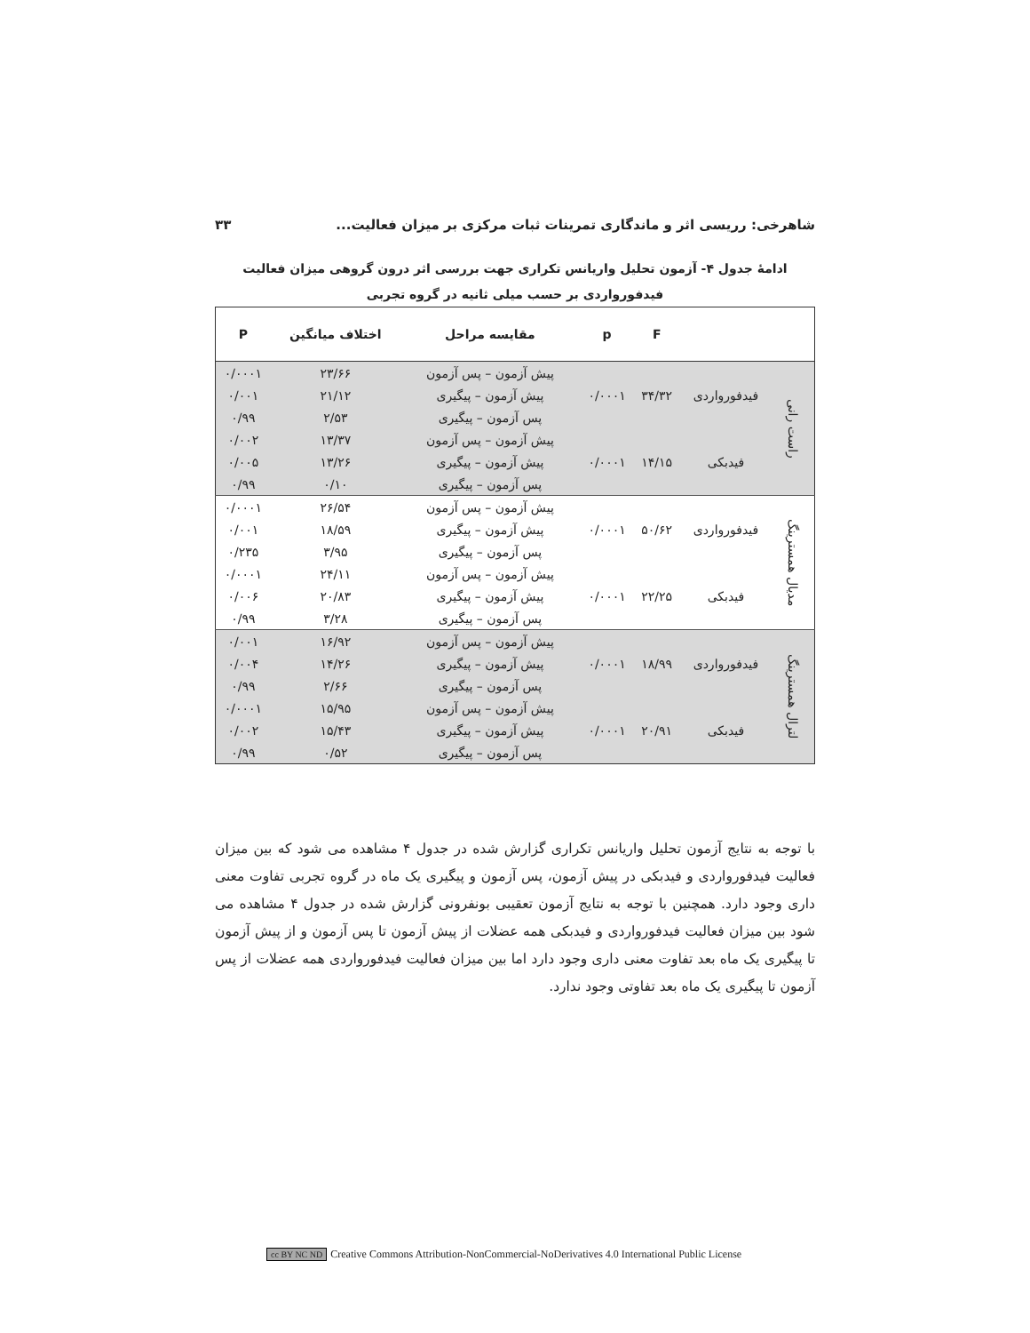شاهرخی: رریسی اثر و ماندگاری تمرینات ثبات مرکزی بر میزان فعالیت... ۳۳
ادامهٔ جدول ۴- آزمون تحلیل واریانس تکراری جهت بررسی اثر درون گروهی میزان فعالیت
فیدفورواردی بر حسب میلی ثانیه در گروه تجربی
| | | F | p | مقایسه مراحل | اختلاف میانگین | P |
| --- | --- | --- | --- | --- | --- | --- |
| راست رانی | فیدفورواردی | ۳۴/۳۲ | ۰/۰۰۰۱ | پیش آزمون – پس آزمون | ۲۳/۶۶ | ۰/۰۰۰۱ |
| | | | | پیش آزمون – پیگیری | ۲۱/۱۲ | ۰/۰۰۱ |
| | | | | پس آزمون – پیگیری | ۲/۵۳ | ۰/۹۹ |
| | فیدبکی | ۱۴/۱۵ | ۰/۰۰۰۱ | پیش آزمون – پس آزمون | ۱۳/۳۷ | ۰/۰۰۲ |
| | | | | پیش آزمون – پیگیری | ۱۳/۲۶ | ۰/۰۰۵ |
| | | | | پس آزمون – پیگیری | ۰/۱۰ | ۰/۹۹ |
| مدیال همسترینگ | فیدفورواردی | ۵۰/۶۲ | ۰/۰۰۰۱ | پیش آزمون – پس آزمون | ۲۶/۵۴ | ۰/۰۰۰۱ |
| | | | | پیش آزمون – پیگیری | ۱۸/۵۹ | ۰/۰۰۱ |
| | | | | پس آزمون – پیگیری | ۳/۹۵ | ۰/۲۳۵ |
| | فیدبکی | ۲۲/۲۵ | ۰/۰۰۰۱ | پیش آزمون – پس آزمون | ۲۴/۱۱ | ۰/۰۰۰۱ |
| | | | | پیش آزمون – پیگیری | ۲۰/۸۳ | ۰/۰۰۶ |
| | | | | پس آزمون – پیگیری | ۳/۲۸ | ۰/۹۹ |
| لترال همسترینگ | فیدفورواردی | ۱۸/۹۹ | ۰/۰۰۰۱ | پیش آزمون – پس آزمون | ۱۶/۹۲ | ۰/۰۰۱ |
| | | | | پیش آزمون – پیگیری | ۱۴/۲۶ | ۰/۰۰۴ |
| | | | | پس آزمون – پیگیری | ۲/۶۶ | ۰/۹۹ |
| | فیدبکی | ۲۰/۹۱ | ۰/۰۰۰۱ | پیش آزمون – پس آزمون | ۱۵/۹۵ | ۰/۰۰۰۱ |
| | | | | پیش آزمون – پیگیری | ۱۵/۴۳ | ۰/۰۰۲ |
| | | | | پس آزمون – پیگیری | ۰/۵۲ | ۰/۹۹ |
با توجه به نتایج آزمون تحلیل واریانس تکراری گزارش شده در جدول ۴ مشاهده می شود که بین میزان فعالیت فیدفورواردی و فیدبکی در پیش آزمون، پس آزمون و پیگیری یک ماه در گروه تجربی تفاوت معنی داری وجود دارد. همچنین با توجه به نتایج آزمون تعقیبی بونفرونی گزارش شده در جدول ۴ مشاهده می شود بین میزان فعالیت فیدفورواردی و فیدبکی همه عضلات از پیش آزمون تا پس آزمون و از پیش آزمون تا پیگیری یک ماه بعد تفاوت معنی داری وجود دارد اما بین میزان فعالیت فیدفورواردی همه عضلات از پس آزمون تا پیگیری یک ماه بعد تفاوتی وجود ندارد.
cc BY NC ND Creative Commons Attribution-NonCommercial-NoDerivatives 4.0 International Public License